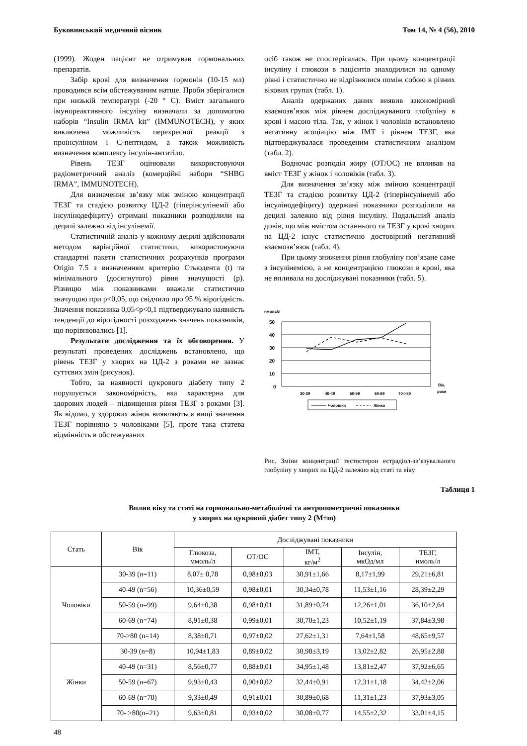Буковинський медичний вісник Том 14, № 4 (56), 2010
(1999). Жоден пацієнт не отримував гормональних препаратів.
Забір крові для визначення гормонів (10-15 мл) проводився всім обстежуваним натще. Проби зберігалися при низькій температурі (-20 ° С). Вміст загального імунореактивного інсуліну визначали за допомогою наборів “Insulin IRMA kit” (IMMUNOTECH), у яких виключена можливість перехресної реакції з проінсуліном і С-пептидом, а також можливість визначення комплексу інсулін-антитіло.
Рівень ТЕЗГ оцінювали використовуючи радіометричний аналіз (комерційні набори “SHBG IRMA”, IMMUNOTECH).
Для визначення зв’язку між зміною концентрації ТЕЗГ та стадією розвитку ЦД-2 (гіперінсулінемії або інсулінодефіциту) отримані показники розподілили на децилі залежно від інсулінемії.
Статистичній аналіз у кожному децилі здійснювали методом варіаційної статистики, використовуючи стандартні пакети статистичних розрахунків програми Origin 7.5 з визначенням критерію Стьюдента (t) та мінімального (досягнутого) рівня значущості (p). Різницю між показниками вважали статистично значущою при p<0,05, що свідчило про 95 % вірогідність. Значення показника 0,05<p<0,1 підтверджувало наявність тенденції до вірогідності розходжень значень показників, що порівнювались [1].
Результати дослідження та їх обговорення. У результаті проведених досліджень встановлено, що рівень ТЕЗГ у хворих на ЦД-2 з роками не зазнає суттєвих змін (рисунок).
Тобто, за наявності цукрового діабету типу 2 порушується закономірність, яка характерна для здорових людей – підвищення рівня ТЕЗГ з роками [3]. Як відомо, у здорових жінок виявляються вищі значення ТЕЗГ порівняно з чоловіками [5], проте така статева відмінність в обстежуваних
осіб також не спостерігалась. При цьому концентрації інсуліну і глюкози в пацієнтів знаходилися на одному рівні і статистично не відрізнялися поміж собою в різних вікових групах (табл. 1).
Аналіз одержаних даних виявив закономірний взаємозв’язок між рівнем досліджуваного глобуліну в крові і масою тіла. Так, у жінок і чоловіків встановлено негативну асоціацію між ІМТ і рівнем ТЕЗГ, яка підтверджувалася проведеним статистичним аналізом (табл. 2).
Водночас розподіл жиру (ОТ/ОС) не впливав на вміст ТЕЗГ у жінок і чоловіків (табл. 3).
Для визначення зв’язку між зміною концентрації ТЕЗГ та стадією розвитку ЦД-2 (гіперінсулінемії або інсулінодефіциту) одержані показники розподілили на децилі залежно від рівня інсуліну. Подальший аналіз довів, що між вмістом останнього та ТЕЗГ у крові хворих на ЦД-2 існує статистично достовірний негативний взаємозв’язок (табл. 4).
При цьому зниження рівня глобуліну пов’язане саме з інсулінемією, а не концентрацією глюкози в крові, яка не впливала на досліджувані показники (табл. 5).
нмоль/л
50
40
30
20
10
0
30-39
40-49
50-59
60-69
70->80
Вік,
роки
Чоловіки
Жінки
Рис. Зміни концентрації тестостерон естрадіол-зв’язувального глобуліну у хворих на ЦД-2 залежно від статі та віку
Таблиця 1
Вплив віку та статі на гормонально-метаболічні та антропометричні показники
у хворих на цукровий діабет типу 2 (M±m)
| Стать | Вік | Досліджувані показники | | | | |
| --- | --- | --- | --- | --- | --- | --- |
| | | Глюкоза, ммоль/л | ОТ/ОС | ІМТ, кг/м<sup>2</sup> | Інсулін, мкОд/мл | ТЕЗГ, нмоль/л |
| Чоловіки | 30-39 (n=11) | 8,07± 0,78 | 0,98±0,03 | 30,91±1,66 | 8,17±1,99 | 29,21±6,81 |
| | 40-49 (n=56) | 10,36±0,59 | 0,98±0,01 | 30,34±0,78 | 11,53±1,16 | 28,39±2,29 |
| | 50-59 (n=99) | 9,64±0,38 | 0,98±0,01 | 31,89±0,74 | 12,26±1,01 | 36,10±2,64 |
| | 60-69 (n=74) | 8,91±0,38 | 0,99±0,01 | 30,70±1,23 | 10,52±1,19 | 37,84±3,98 |
| | 70->80 (n=14) | 8,38±0,71 | 0,97±0,02 | 27,62±1,31 | 7,64±1,58 | 48,65±9,57 |
| Жінки | 30-39 (n=8) | 10,94±1,83 | 0,89±0,02 | 30,98±3,19 | 13,02±2,82 | 26,95±2,88 |
| | 40-49 (n=31) | 8,56±0,77 | 0,88±0,01 | 34,95±1,48 | 13,81±2,47 | 37,92±6,65 |
| | 50-59 (n=67) | 9,93±0,43 | 0,90±0,02 | 32,44±0,91 | 12,31±1,18 | 34,42±2,06 |
| | 60-69 (n=70) | 9,33±0,49 | 0,91±0,01 | 30,89±0,68 | 11,31±1,23 | 37,93±3,05 |
| | 70- >80(n=21) | 9,63±0,81 | 0,93±0,02 | 30,08±0,77 | 14,55±2,32 | 33,01±4,15 |
48